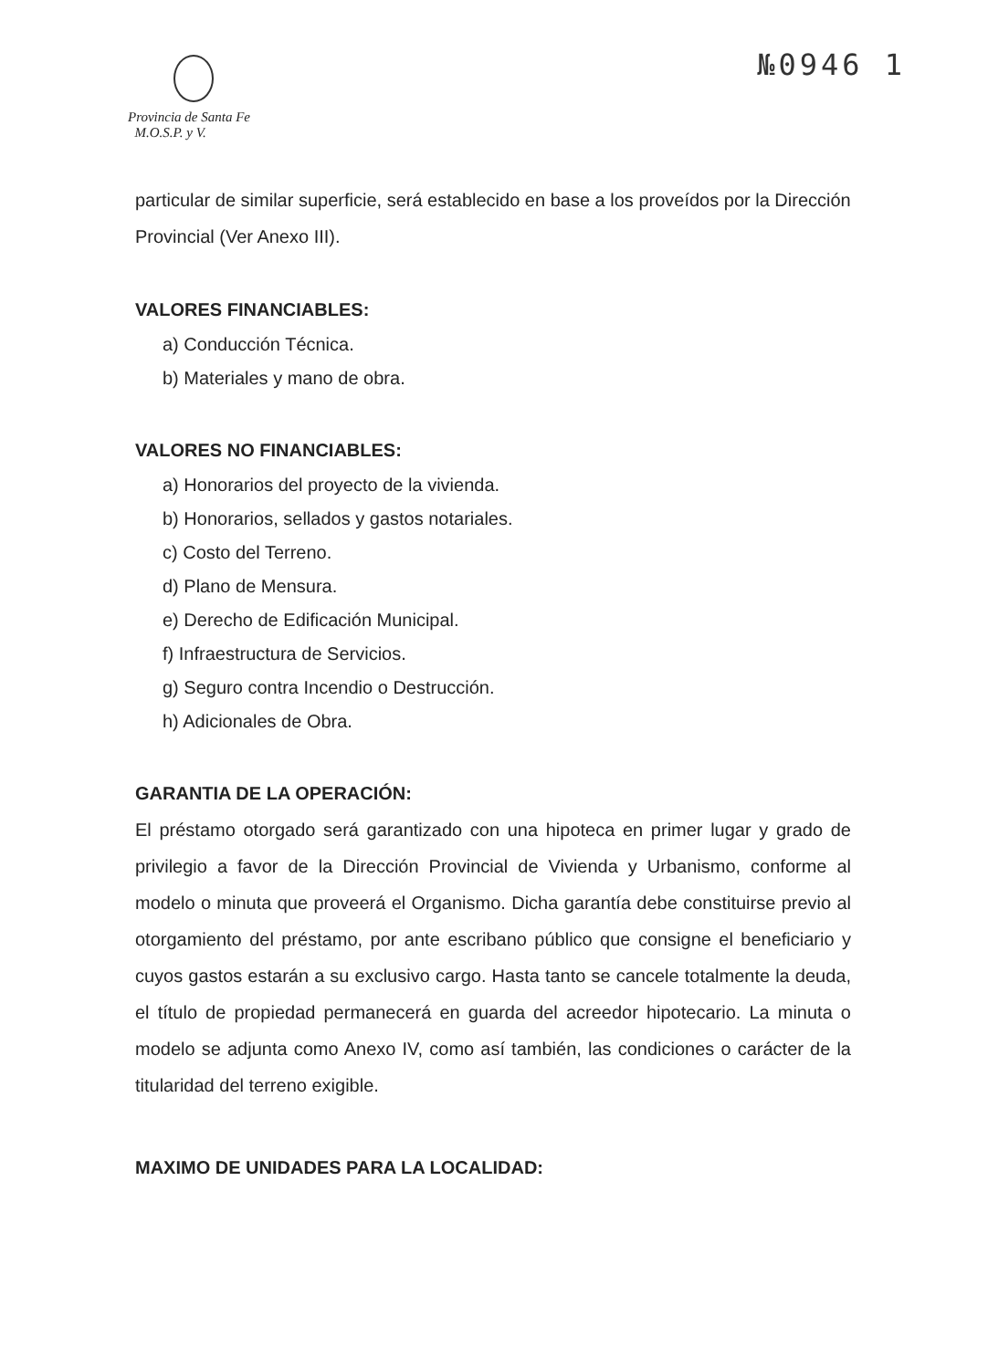№0946 1
Provincia de Santa Fe
M.O.S.P. y V.
particular de similar superficie, será establecido en base a los proveídos por la Dirección Provincial (Ver Anexo III).
VALORES FINANCIABLES:
a) Conducción Técnica.
b) Materiales y mano de obra.
VALORES NO FINANCIABLES:
a) Honorarios del proyecto de la vivienda.
b) Honorarios, sellados y gastos notariales.
c) Costo del Terreno.
d) Plano de Mensura.
e) Derecho de Edificación Municipal.
f) Infraestructura de Servicios.
g) Seguro contra Incendio o Destrucción.
h) Adicionales de Obra.
GARANTIA DE LA OPERACIÓN:
El préstamo otorgado será garantizado con una hipoteca en primer lugar y grado de privilegio a favor de la Dirección Provincial de Vivienda y Urbanismo, conforme al modelo o minuta que proveerá el Organismo. Dicha garantía debe constituirse previo al otorgamiento del préstamo, por ante escribano público que consigne el beneficiario y cuyos gastos estarán a su exclusivo cargo. Hasta tanto se cancele totalmente la deuda, el título de propiedad permanecerá en guarda del acreedor hipotecario. La minuta o modelo se adjunta como Anexo IV, como así también, las condiciones o carácter de la titularidad del terreno exigible.
MAXIMO DE UNIDADES PARA LA LOCALIDAD: